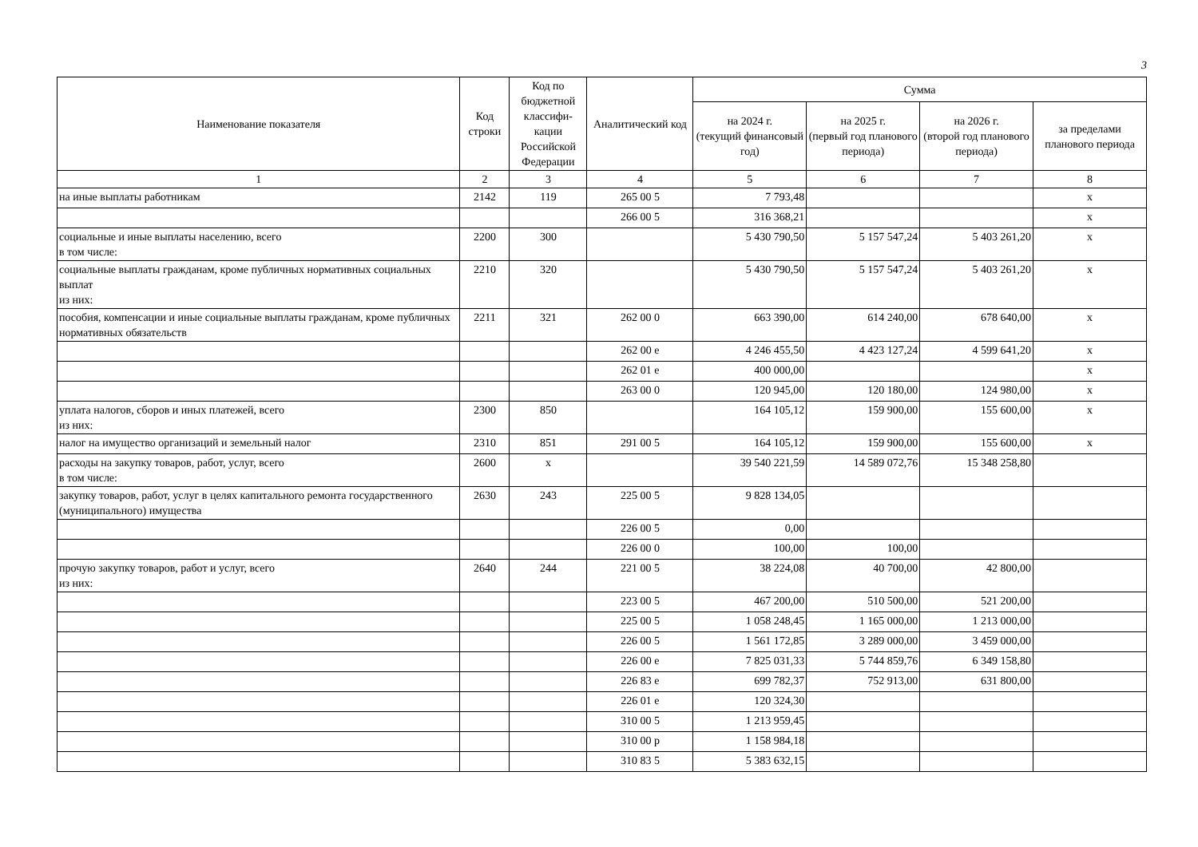3
| Наименование показателя | Код строки | Код по бюджетной классифи-кации Российской Федерации | Аналитический код | Сумма | | | |
| --- | --- | --- | --- | --- | --- | --- | --- |
| | | | | на 2024 г. (текущий финансовый год) | на 2025 г. (первый год планового периода) | на 2026 г. (второй год планового периода) | за пределами планового периода |
| 1 | 2 | 3 | 4 | 5 | 6 | 7 | 8 |
| на иные выплаты работникам | 2142 | 119 | 265 00 5 | 7 793,48 | | | х |
| | | | 266 00 5 | 316 368,21 | | | х |
| социальные и иные выплаты населению, всего в том числе: | 2200 | 300 | | 5 430 790,50 | 5 157 547,24 | 5 403 261,20 | х |
| социальные выплаты гражданам, кроме публичных нормативных социальных выплат из них: | 2210 | 320 | | 5 430 790,50 | 5 157 547,24 | 5 403 261,20 | х |
| пособия, компенсации и иные социальные выплаты гражданам, кроме публичных нормативных обязательств | 2211 | 321 | 262 00 0 | 663 390,00 | 614 240,00 | 678 640,00 | х |
| | | | 262 00 е | 4 246 455,50 | 4 423 127,24 | 4 599 641,20 | х |
| | | | 262 01 е | 400 000,00 | | | х |
| | | | 263 00 0 | 120 945,00 | 120 180,00 | 124 980,00 | х |
| уплата налогов, сборов и иных платежей, всего из них: | 2300 | 850 | | 164 105,12 | 159 900,00 | 155 600,00 | х |
| налог на имущество организаций и земельный налог | 2310 | 851 | 291 00 5 | 164 105,12 | 159 900,00 | 155 600,00 | х |
| расходы на закупку товаров, работ, услуг, всего в том числе: | 2600 | х | | 39 540 221,59 | 14 589 072,76 | 15 348 258,80 | |
| закупку товаров, работ, услуг в целях капитального ремонта государственного (муниципального) имущества | 2630 | 243 | 225 00 5 | 9 828 134,05 | | | |
| | | | 226 00 5 | 0,00 | | | |
| | | | 226 00 0 | 100,00 | 100,00 | | |
| прочую закупку товаров, работ и услуг, всего из них: | 2640 | 244 | 221 00 5 | 38 224,08 | 40 700,00 | 42 800,00 | |
| | | | 223 00 5 | 467 200,00 | 510 500,00 | 521 200,00 | |
| | | | 225 00 5 | 1 058 248,45 | 1 165 000,00 | 1 213 000,00 | |
| | | | 226 00 5 | 1 561 172,85 | 3 289 000,00 | 3 459 000,00 | |
| | | | 226 00 е | 7 825 031,33 | 5 744 859,76 | 6 349 158,80 | |
| | | | 226 83 е | 699 782,37 | 752 913,00 | 631 800,00 | |
| | | | 226 01 е | 120 324,30 | | | |
| | | | 310 00 5 | 1 213 959,45 | | | |
| | | | 310 00 р | 1 158 984,18 | | | |
| | | | 310 83 5 | 5 383 632,15 | | | |